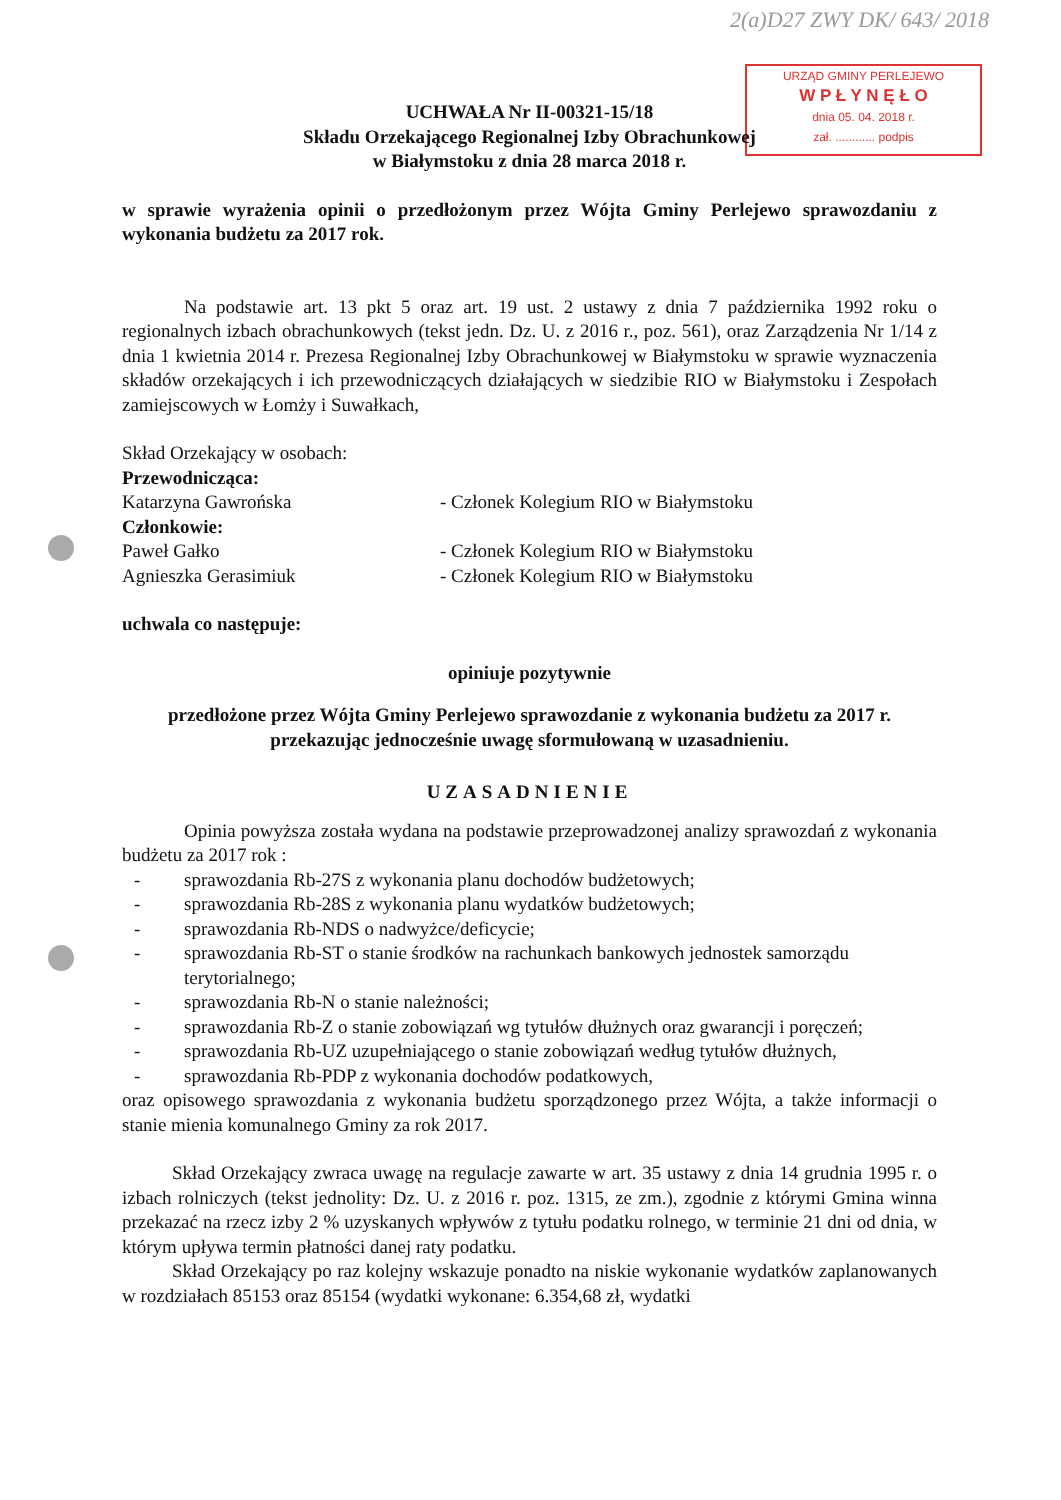2(a)D27 ZWY DK/ 643/ 2018
URZĄD GMINY PERLEJEWO
W P Ł Y N Ę Ł O
dnia 05. 04. 2018 r.
zał. ............ podpis
UCHWAŁA Nr II-00321-15/18
Składu Orzekającego Regionalnej Izby Obrachunkowej
w Białymstoku z dnia 28 marca 2018 r.
w sprawie wyrażenia opinii o przedłożonym przez Wójta Gminy Perlejewo sprawozdaniu z wykonania budżetu za 2017 rok.
Na podstawie art. 13 pkt 5 oraz art. 19 ust. 2 ustawy z dnia 7 października 1992 roku o regionalnych izbach obrachunkowych (tekst jedn. Dz. U. z 2016 r., poz. 561), oraz Zarządzenia Nr 1/14 z dnia 1 kwietnia 2014 r. Prezesa Regionalnej Izby Obrachunkowej w Białymstoku w sprawie wyznaczenia składów orzekających i ich przewodniczących działających w siedzibie RIO w Białymstoku i Zespołach zamiejscowych w Łomży i Suwałkach,
Skład Orzekający w osobach:
Przewodnicząca:
Katarzyna Gawrońska - Członek Kolegium RIO w Białymstoku
Członkowie:
Paweł Gałko - Członek Kolegium RIO w Białymstoku
Agnieszka Gerasimiuk - Członek Kolegium RIO w Białymstoku
uchwala co następuje:
opiniuje pozytywnie
przedłożone przez Wójta Gminy Perlejewo sprawozdanie z wykonania budżetu za 2017 r. przekazując jednocześnie uwagę sformułowaną w uzasadnieniu.
UZASADNIENIE
Opinia powyższa została wydana na podstawie przeprowadzonej analizy sprawozdań z wykonania budżetu za 2017 rok :
- sprawozdania Rb-27S z wykonania planu dochodów budżetowych;
- sprawozdania Rb-28S z wykonania planu wydatków budżetowych;
- sprawozdania Rb-NDS o nadwyżce/deficycie;
- sprawozdania Rb-ST o stanie środków na rachunkach bankowych jednostek samorządu terytorialnego;
- sprawozdania Rb-N o stanie należności;
- sprawozdania Rb-Z o stanie zobowiązań wg tytułów dłużnych oraz gwarancji i poręczeń;
- sprawozdania Rb-UZ uzupełniającego o stanie zobowiązań według tytułów dłużnych,
- sprawozdania Rb-PDP z wykonania dochodów podatkowych,
oraz opisowego sprawozdania z wykonania budżetu sporządzonego przez Wójta, a także informacji o stanie mienia komunalnego Gminy za rok 2017.
Skład Orzekający zwraca uwagę na regulacje zawarte w art. 35 ustawy z dnia 14 grudnia 1995 r. o izbach rolniczych (tekst jednolity: Dz. U. z 2016 r. poz. 1315, ze zm.), zgodnie z którymi Gmina winna przekazać na rzecz izby 2 % uzyskanych wpływów z tytułu podatku rolnego, w terminie 21 dni od dnia, w którym upływa termin płatności danej raty podatku.
Skład Orzekający po raz kolejny wskazuje ponadto na niskie wykonanie wydatków zaplanowanych w rozdziałach 85153 oraz 85154 (wydatki wykonane: 6.354,68 zł, wydatki